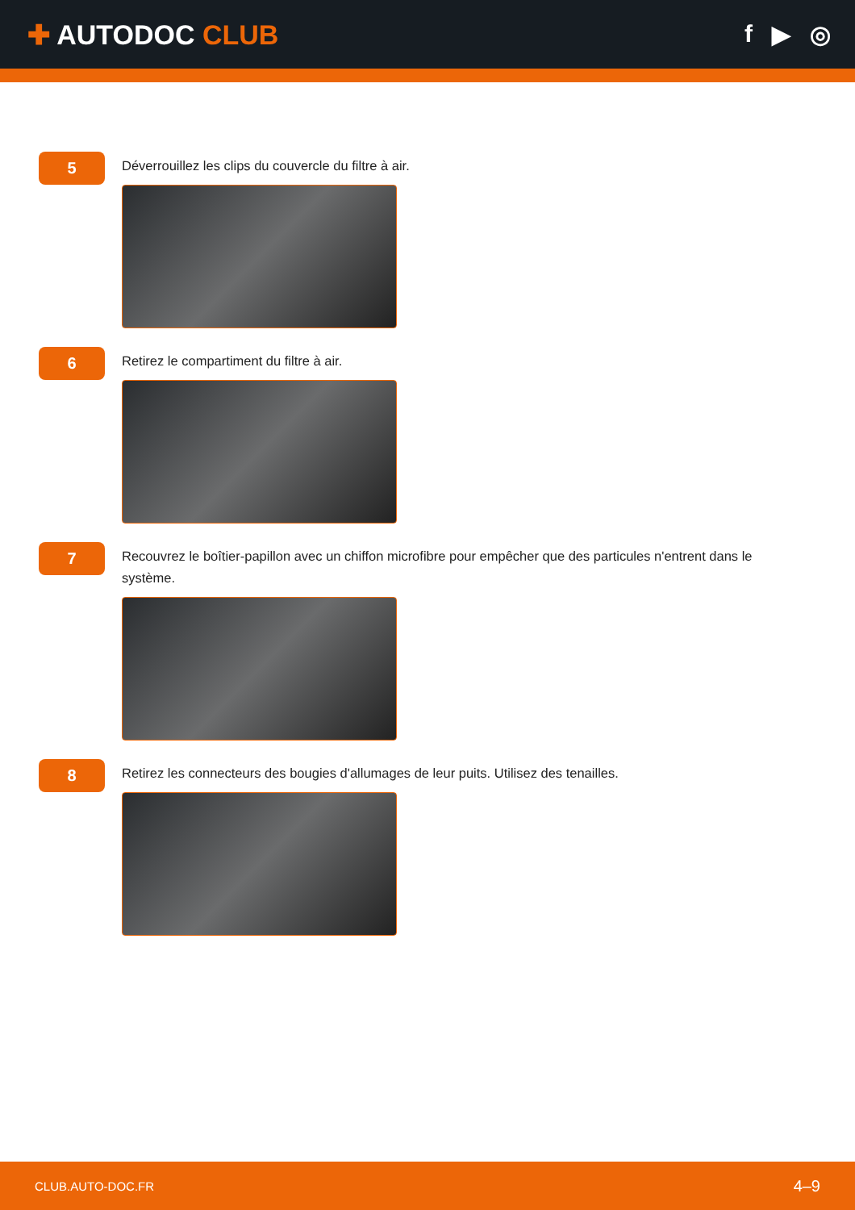✚ AUTODOC CLUB f ▶ ◎
5
Déverrouillez les clips du couvercle du filtre à air.
6
Retirez le compartiment du filtre à air.
7
Recouvrez le boîtier-papillon avec un chiffon microfibre pour empêcher que des particules n'entrent dans le système.
8
Retirez les connecteurs des bougies d'allumages de leur puits. Utilisez des tenailles.
CLUB.AUTO-DOC.FR 4–9